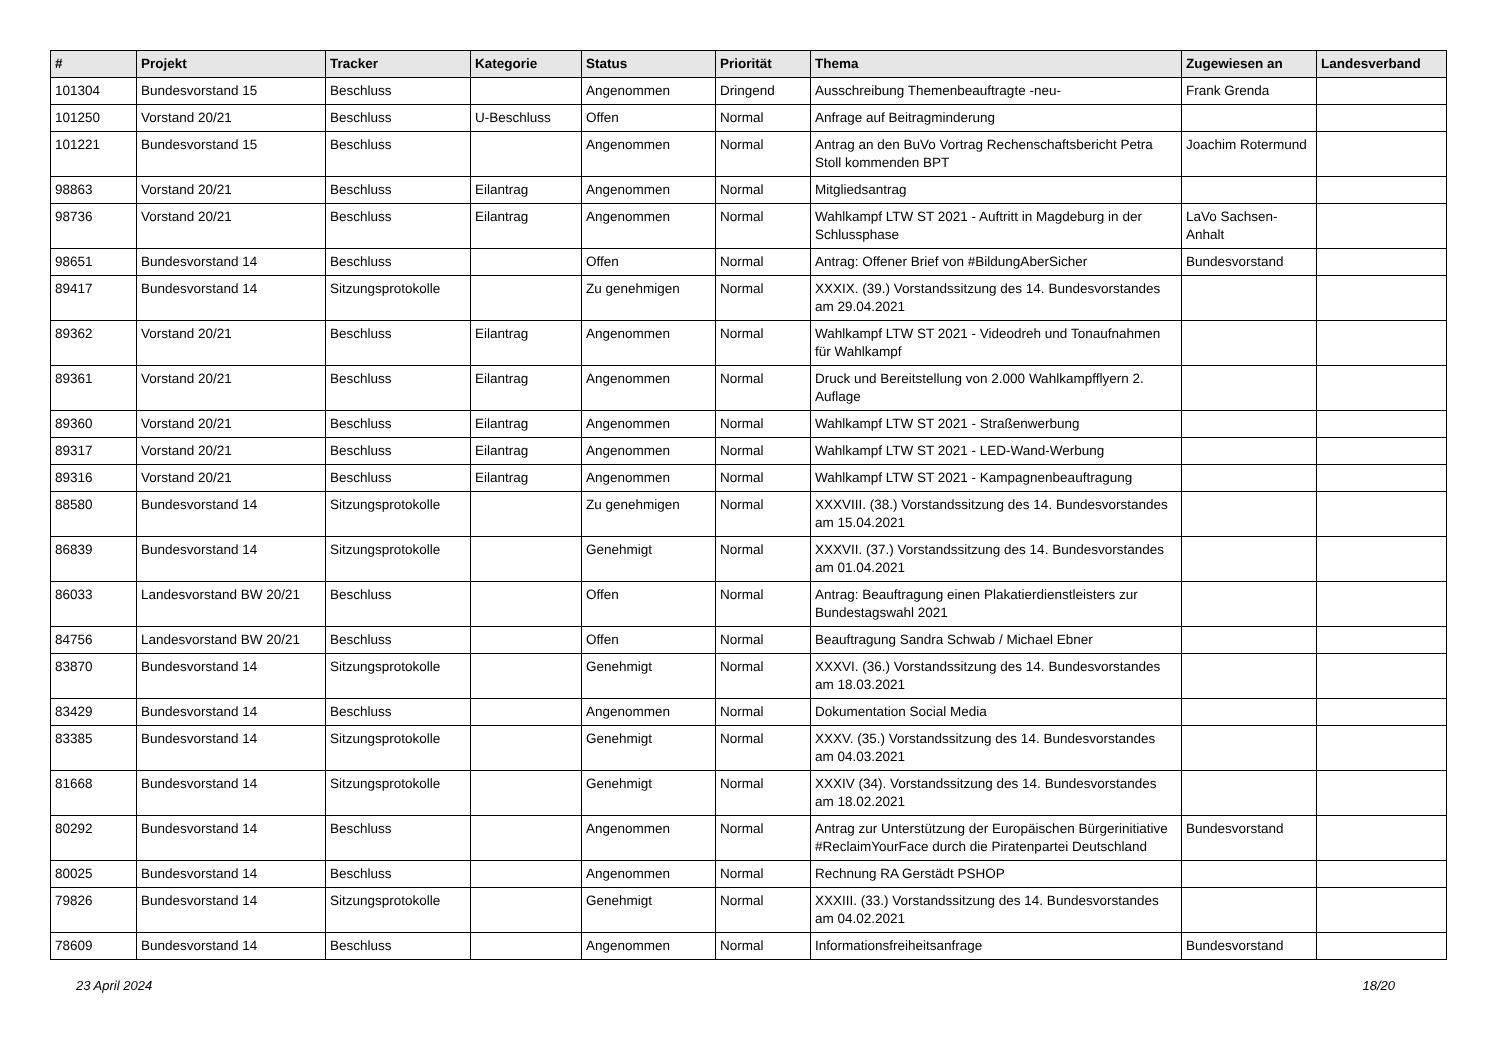| # | Projekt | Tracker | Kategorie | Status | Priorität | Thema | Zugewiesen an | Landesverband |
| --- | --- | --- | --- | --- | --- | --- | --- | --- |
| 101304 | Bundesvorstand 15 | Beschluss | | Angenommen | Dringend | Ausschreibung Themenbeauftragte -neu- | Frank Grenda | |
| 101250 | Vorstand 20/21 | Beschluss | U-Beschluss | Offen | Normal | Anfrage auf Beitragminderung | | |
| 101221 | Bundesvorstand 15 | Beschluss | | Angenommen | Normal | Antrag an den BuVo Vortrag Rechenschaftsbericht Petra Stoll kommenden BPT | Joachim Rotermund | |
| 98863 | Vorstand 20/21 | Beschluss | Eilantrag | Angenommen | Normal | Mitgliedsantrag | | |
| 98736 | Vorstand 20/21 | Beschluss | Eilantrag | Angenommen | Normal | Wahlkampf LTW ST 2021 - Auftritt in Magdeburg in der Schlussphase | LaVo Sachsen-Anhalt | |
| 98651 | Bundesvorstand 14 | Beschluss | | Offen | Normal | Antrag: Offener Brief von #BildungAberSicher | Bundesvorstand | |
| 89417 | Bundesvorstand 14 | Sitzungsprotokolle | | Zu genehmigen | Normal | XXXIX. (39.) Vorstandssitzung des 14. Bundesvorstandes am 29.04.2021 | | |
| 89362 | Vorstand 20/21 | Beschluss | Eilantrag | Angenommen | Normal | Wahlkampf LTW ST 2021 - Videodreh und Tonaufnahmen für Wahlkampf | | |
| 89361 | Vorstand 20/21 | Beschluss | Eilantrag | Angenommen | Normal | Druck und Bereitstellung von 2.000 Wahlkampfflyern 2. Auflage | | |
| 89360 | Vorstand 20/21 | Beschluss | Eilantrag | Angenommen | Normal | Wahlkampf LTW ST 2021 - Straßenwerbung | | |
| 89317 | Vorstand 20/21 | Beschluss | Eilantrag | Angenommen | Normal | Wahlkampf LTW ST 2021 - LED-Wand-Werbung | | |
| 89316 | Vorstand 20/21 | Beschluss | Eilantrag | Angenommen | Normal | Wahlkampf LTW ST 2021 - Kampagnenbeauftragung | | |
| 88580 | Bundesvorstand 14 | Sitzungsprotokolle | | Zu genehmigen | Normal | XXXVIII. (38.) Vorstandssitzung des 14. Bundesvorstandes am 15.04.2021 | | |
| 86839 | Bundesvorstand 14 | Sitzungsprotokolle | | Genehmigt | Normal | XXXVII. (37.) Vorstandssitzung des 14. Bundesvorstandes am 01.04.2021 | | |
| 86033 | Landesvorstand BW 20/21 | Beschluss | | Offen | Normal | Antrag: Beauftragung einen Plakatierdienstleisters zur Bundestagswahl 2021 | | |
| 84756 | Landesvorstand BW 20/21 | Beschluss | | Offen | Normal | Beauftragung Sandra Schwab / Michael Ebner | | |
| 83870 | Bundesvorstand 14 | Sitzungsprotokolle | | Genehmigt | Normal | XXXVI. (36.) Vorstandssitzung des 14. Bundesvorstandes am 18.03.2021 | | |
| 83429 | Bundesvorstand 14 | Beschluss | | Angenommen | Normal | Dokumentation Social Media | | |
| 83385 | Bundesvorstand 14 | Sitzungsprotokolle | | Genehmigt | Normal | XXXV. (35.) Vorstandssitzung des 14. Bundesvorstandes am 04.03.2021 | | |
| 81668 | Bundesvorstand 14 | Sitzungsprotokolle | | Genehmigt | Normal | XXXIV (34). Vorstandssitzung des 14. Bundesvorstandes am 18.02.2021 | | |
| 80292 | Bundesvorstand 14 | Beschluss | | Angenommen | Normal | Antrag zur Unterstützung der Europäischen Bürgerinitiative #ReclaimYourFace durch die Piratenpartei Deutschland | Bundesvorstand | |
| 80025 | Bundesvorstand 14 | Beschluss | | Angenommen | Normal | Rechnung RA Gerstädt PSHOP | | |
| 79826 | Bundesvorstand 14 | Sitzungsprotokolle | | Genehmigt | Normal | XXXIII. (33.) Vorstandssitzung des 14. Bundesvorstandes am 04.02.2021 | | |
| 78609 | Bundesvorstand 14 | Beschluss | | Angenommen | Normal | Informationsfreiheitsanfrage | Bundesvorstand | |
23 April 2024 18/20